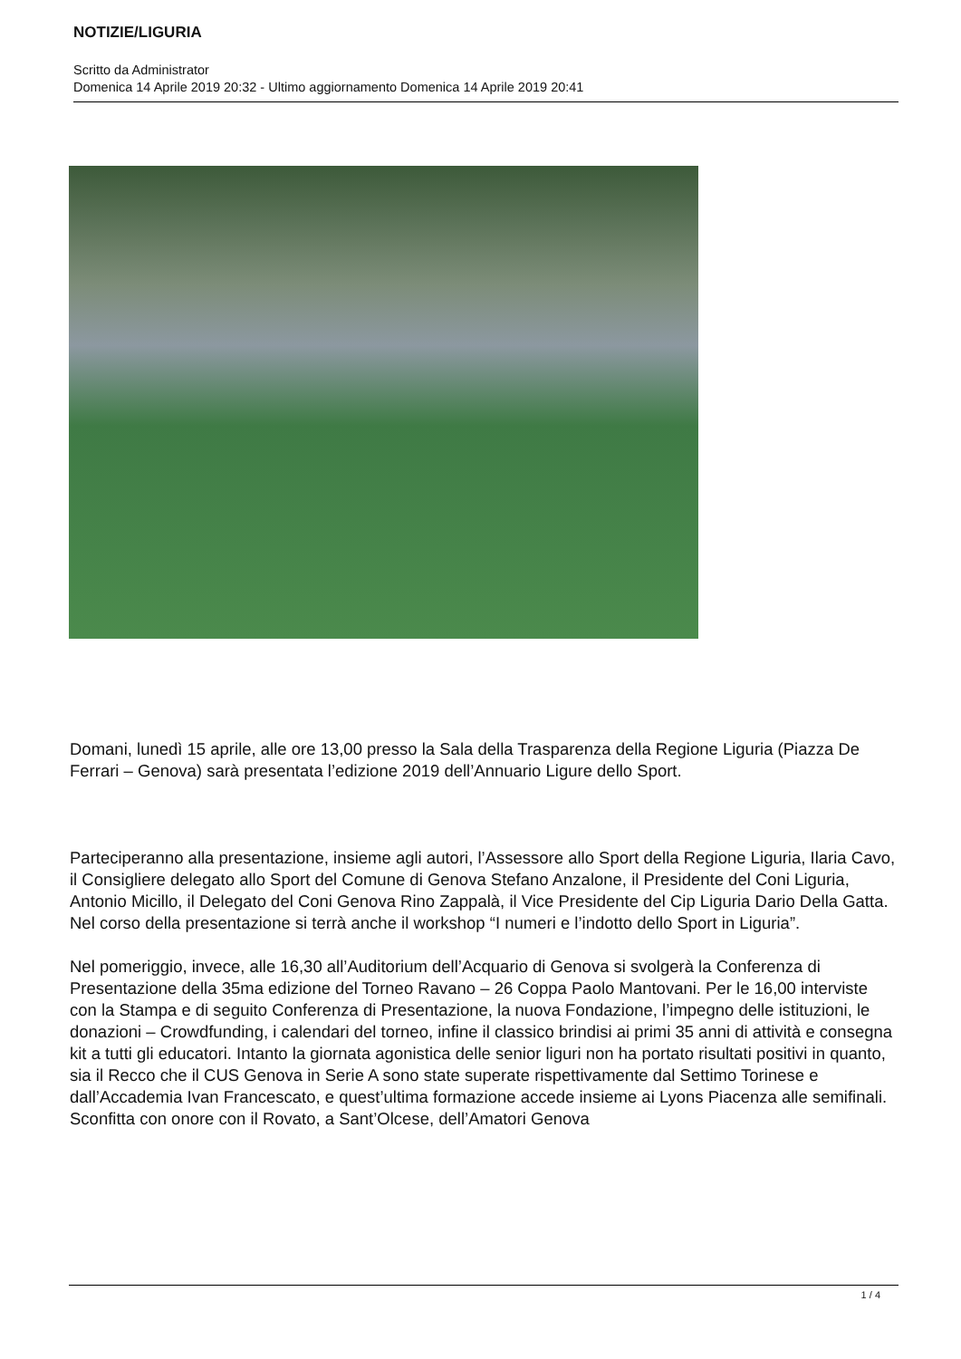NOTIZIE/LIGURIA
Scritto da Administrator
Domenica 14 Aprile 2019 20:32 - Ultimo aggiornamento Domenica 14 Aprile 2019 20:41
Domani, lunedì 15 aprile, alle ore 13,00 presso la Sala della Trasparenza della Regione Liguria (Piazza De Ferrari – Genova) sarà presentata l’edizione 2019 dell’Annuario Ligure dello Sport.
Parteciperanno alla presentazione, insieme agli autori, l’Assessore allo Sport della Regione Liguria, Ilaria Cavo, il Consigliere delegato allo Sport del Comune di Genova Stefano Anzalone, il Presidente del Coni Liguria, Antonio Micillo, il Delegato del Coni Genova Rino Zappalà, il Vice Presidente del Cip Liguria Dario Della Gatta. Nel corso della presentazione si terrà anche il workshop “I numeri e l’indotto dello Sport in Liguria”.
Nel pomeriggio, invece, alle 16,30 all’Auditorium dell’Acquario di Genova si svolgerà la Conferenza di Presentazione della 35ma edizione del Torneo Ravano – 26 Coppa Paolo Mantovani. Per le 16,00 interviste con la Stampa e di seguito Conferenza di Presentazione, la nuova Fondazione, l’impegno delle istituzioni, le donazioni – Crowdfunding, i calendari del torneo, infine il classico brindisi ai primi 35 anni di attività e consegna kit a tutti gli educatori. Intanto la giornata agonistica delle senior liguri non ha portato risultati positivi in quanto, sia il Recco che il CUS Genova in Serie A sono state superate rispettivamente dal Settimo Torinese e dall’Accademia Ivan Francescato, e quest’ultima formazione accede insieme ai Lyons Piacenza alle semifinali. Sconfitta con onore con il Rovato, a Sant’Olcese, dell’Amatori Genova
1 / 4